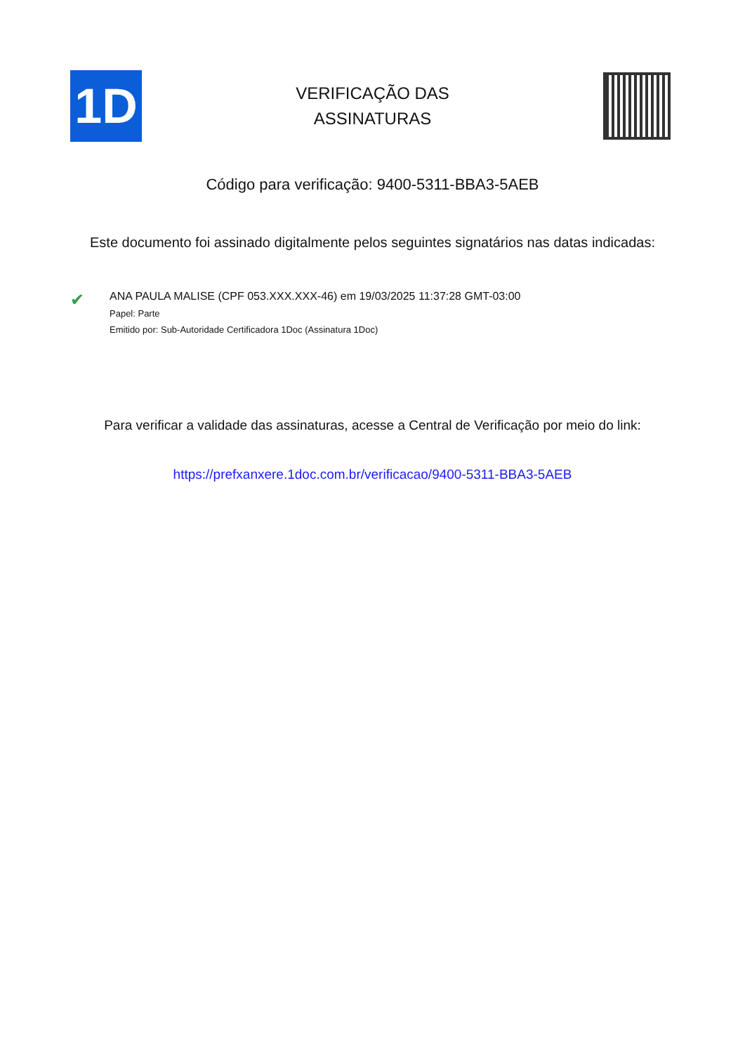1D
VERIFICAÇÃO DAS
ASSINATURAS
Código para verificação: 9400-5311-BBA3-5AEB
Este documento foi assinado digitalmente pelos seguintes signatários nas datas indicadas:
✔
ANA PAULA MALISE (CPF 053.XXX.XXX-46) em 19/03/2025 11:37:28 GMT-03:00
Papel: Parte
Emitido por: Sub-Autoridade Certificadora 1Doc (Assinatura 1Doc)
Para verificar a validade das assinaturas, acesse a Central de Verificação por meio do link:
https://prefxanxere.1doc.com.br/verificacao/9400-5311-BBA3-5AEB